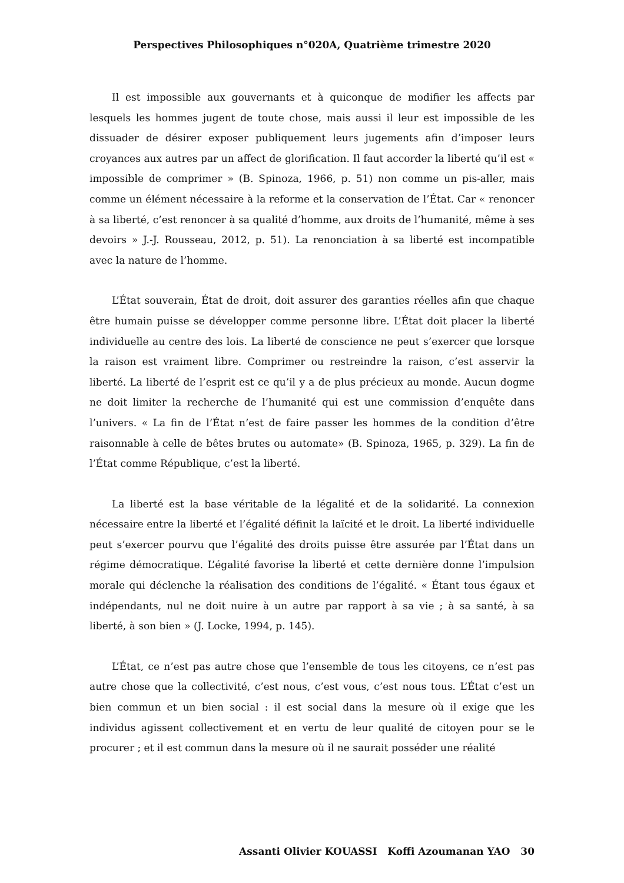Perspectives Philosophiques n°020A, Quatrième trimestre 2020
Il est impossible aux gouvernants et à quiconque de modifier les affects par lesquels les hommes jugent de toute chose, mais aussi il leur est impossible de les dissuader de désirer exposer publiquement leurs jugements afin d’imposer leurs croyances aux autres par un affect de glorification. Il faut accorder la liberté qu’il est « impossible de comprimer » (B. Spinoza, 1966, p. 51) non comme un pis-aller, mais comme un élément nécessaire à la reforme et la conservation de l’État. Car « renoncer à sa liberté, c’est renoncer à sa qualité d’homme, aux droits de l’humanité, même à ses devoirs » J.-J. Rousseau, 2012, p. 51). La renonciation à sa liberté est incompatible avec la nature de l’homme.
L’État souverain, État de droit, doit assurer des garanties réelles afin que chaque être humain puisse se développer comme personne libre. L’État doit placer la liberté individuelle au centre des lois. La liberté de conscience ne peut s’exercer que lorsque la raison est vraiment libre. Comprimer ou restreindre la raison, c’est asservir la liberté. La liberté de l’esprit est ce qu’il y a de plus précieux au monde. Aucun dogme ne doit limiter la recherche de l’humanité qui est une commission d’enquête dans l’univers. « La fin de l’État n’est de faire passer les hommes de la condition d’être raisonnable à celle de bêtes brutes ou automate» (B. Spinoza, 1965, p. 329). La fin de l’État comme République, c’est la liberté.
La liberté est la base véritable de la légalité et de la solidarité. La connexion nécessaire entre la liberté et l’égalité définit la laïcité et le droit. La liberté individuelle peut s’exercer pourvu que l’égalité des droits puisse être assurée par l’État dans un régime démocratique. L’égalité favorise la liberté et cette dernière donne l’impulsion morale qui déclenche la réalisation des conditions de l’égalité. « Étant tous égaux et indépendants, nul ne doit nuire à un autre par rapport à sa vie ; à sa santé, à sa liberté, à son bien » (J. Locke, 1994, p. 145).
L’État, ce n’est pas autre chose que l’ensemble de tous les citoyens, ce n’est pas autre chose que la collectivité, c’est nous, c’est vous, c’est nous tous. L’État c’est un bien commun et un bien social : il est social dans la mesure où il exige que les individus agissent collectivement et en vertu de leur qualité de citoyen pour se le procurer ; et il est commun dans la mesure où il ne saurait posséder une réalité
Assanti Olivier KOUASSI Koffi Azoumanan YAO 30